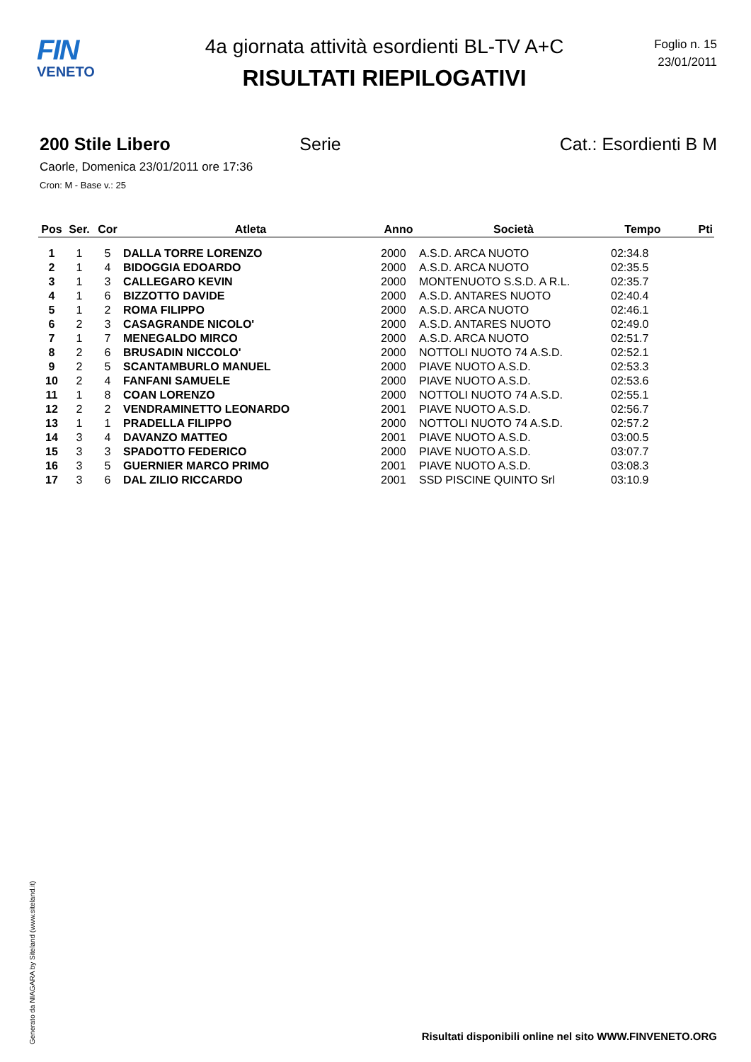FIN
VENETO
4a giornata attività esordienti BL-TV A+C
RISULTATI RIEPILOGATIVI
Foglio n. 15
23/01/2011
200 Stile Libero Serie Cat.: Esordienti B M
Caorle, Domenica 23/01/2011 ore 17:36
Cron: M - Base v.: 25
| Pos | Ser. | Cor | Atleta | Anno | Società | Tempo | Pti |
| --- | --- | --- | --- | --- | --- | --- | --- |
| 1 | 1 | 5 | DALLA TORRE LORENZO | 2000 | A.S.D. ARCA NUOTO | 02:34.8 | |
| 2 | 1 | 4 | BIDOGGIA EDOARDO | 2000 | A.S.D. ARCA NUOTO | 02:35.5 | |
| 3 | 1 | 3 | CALLEGARO KEVIN | 2000 | MONTENUOTO S.S.D. A R.L. | 02:35.7 | |
| 4 | 1 | 6 | BIZZOTTO DAVIDE | 2000 | A.S.D. ANTARES NUOTO | 02:40.4 | |
| 5 | 1 | 2 | ROMA FILIPPO | 2000 | A.S.D. ARCA NUOTO | 02:46.1 | |
| 6 | 2 | 3 | CASAGRANDE NICOLO' | 2000 | A.S.D. ANTARES NUOTO | 02:49.0 | |
| 7 | 1 | 7 | MENEGALDO MIRCO | 2000 | A.S.D. ARCA NUOTO | 02:51.7 | |
| 8 | 2 | 6 | BRUSADIN NICCOLO' | 2000 | NOTTOLI NUOTO 74 A.S.D. | 02:52.1 | |
| 9 | 2 | 5 | SCANTAMBURLO MANUEL | 2000 | PIAVE NUOTO A.S.D. | 02:53.3 | |
| 10 | 2 | 4 | FANFANI SAMUELE | 2000 | PIAVE NUOTO A.S.D. | 02:53.6 | |
| 11 | 1 | 8 | COAN LORENZO | 2000 | NOTTOLI NUOTO 74 A.S.D. | 02:55.1 | |
| 12 | 2 | 2 | VENDRAMINETTO LEONARDO | 2001 | PIAVE NUOTO A.S.D. | 02:56.7 | |
| 13 | 1 | 1 | PRADELLA FILIPPO | 2000 | NOTTOLI NUOTO 74 A.S.D. | 02:57.2 | |
| 14 | 3 | 4 | DAVANZO MATTEO | 2001 | PIAVE NUOTO A.S.D. | 03:00.5 | |
| 15 | 3 | 3 | SPADOTTO FEDERICO | 2000 | PIAVE NUOTO A.S.D. | 03:07.7 | |
| 16 | 3 | 5 | GUERNIER MARCO PRIMO | 2001 | PIAVE NUOTO A.S.D. | 03:08.3 | |
| 17 | 3 | 6 | DAL ZILIO RICCARDO | 2001 | SSD PISCINE QUINTO Srl | 03:10.9 | |
Generato da NIAGARA by Siteland (www.siteland.it)
Risultati disponibili online nel sito WWW.FINVENETO.ORG